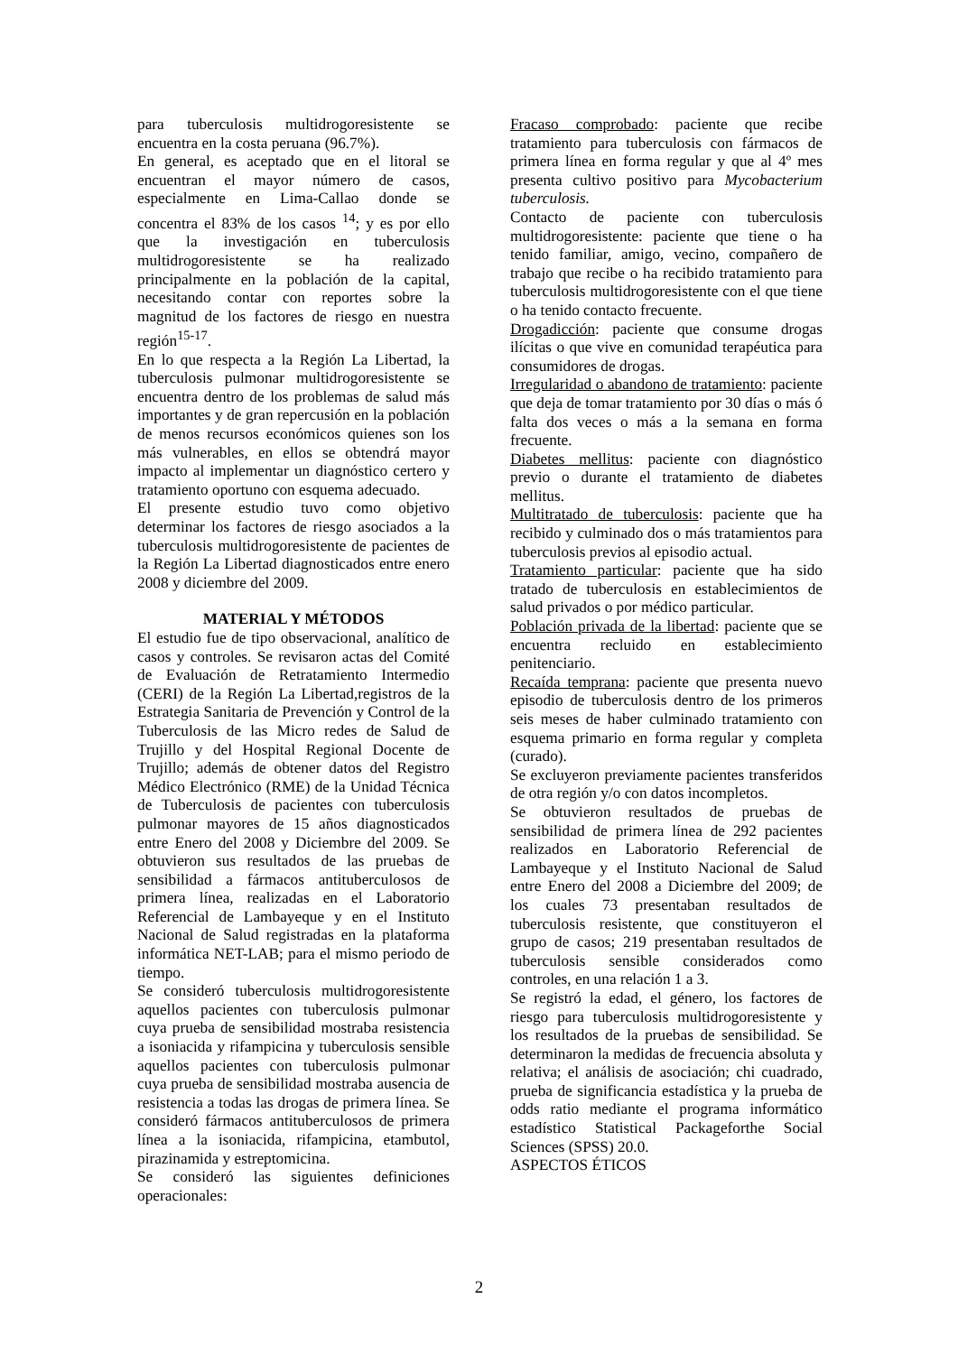para tuberculosis multidrogoresistente se encuentra en la costa peruana (96.7%).
En general, es aceptado que en el litoral se encuentran el mayor número de casos, especialmente en Lima-Callao donde se concentra el 83% de los casos <sup>14</sup>; y es por ello que la investigación en tuberculosis multidrogoresistente se ha realizado principalmente en la población de la capital, necesitando contar con reportes sobre la magnitud de los factores de riesgo en nuestra región<sup>15-17</sup>.
En lo que respecta a la Región La Libertad, la tuberculosis pulmonar multidrogoresistente se encuentra dentro de los problemas de salud más importantes y de gran repercusión en la población de menos recursos económicos quienes son los más vulnerables, en ellos se obtendrá mayor impacto al implementar un diagnóstico certero y tratamiento oportuno con esquema adecuado.
El presente estudio tuvo como objetivo determinar los factores de riesgo asociados a la tuberculosis multidrogoresistente de pacientes de la Región La Libertad diagnosticados entre enero 2008 y diciembre del 2009.
MATERIAL Y MÉTODOS
El estudio fue de tipo observacional, analítico de casos y controles. Se revisaron actas del Comité de Evaluación de Retratamiento Intermedio (CERI) de la Región La Libertad,registros de la Estrategia Sanitaria de Prevención y Control de la Tuberculosis de las Micro redes de Salud de Trujillo y del Hospital Regional Docente de Trujillo; además de obtener datos del Registro Médico Electrónico (RME) de la Unidad Técnica de Tuberculosis de pacientes con tuberculosis pulmonar mayores de 15 años diagnosticados entre Enero del 2008 y Diciembre del 2009. Se obtuvieron sus resultados de las pruebas de sensibilidad a fármacos antituberculosos de primera línea, realizadas en el Laboratorio Referencial de Lambayeque y en el Instituto Nacional de Salud registradas en la plataforma informática NET-LAB; para el mismo periodo de tiempo.
Se consideró tuberculosis multidrogoresistente aquellos pacientes con tuberculosis pulmonar cuya prueba de sensibilidad mostraba resistencia a isoniacida y rifampicina y tuberculosis sensible aquellos pacientes con tuberculosis pulmonar cuya prueba de sensibilidad mostraba ausencia de resistencia a todas las drogas de primera línea. Se consideró fármacos antituberculosos de primera línea a la isoniacida, rifampicina, etambutol, pirazinamida y estreptomicina.
Se consideró las siguientes definiciones operacionales:
Fracaso comprobado: paciente que recibe tratamiento para tuberculosis con fármacos de primera línea en forma regular y que al 4º mes presenta cultivo positivo para Mycobacterium tuberculosis.
Contacto de paciente con tuberculosis multidrogoresistente: paciente que tiene o ha tenido familiar, amigo, vecino, compañero de trabajo que recibe o ha recibido tratamiento para tuberculosis multidrogoresistente con el que tiene o ha tenido contacto frecuente.
Drogadicción: paciente que consume drogas ilícitas o que vive en comunidad terapéutica para consumidores de drogas.
Irregularidad o abandono de tratamiento: paciente que deja de tomar tratamiento por 30 días o más ó falta dos veces o más a la semana en forma frecuente.
Diabetes mellitus: paciente con diagnóstico previo o durante el tratamiento de diabetes mellitus.
Multitratado de tuberculosis: paciente que ha recibido y culminado dos o más tratamientos para tuberculosis previos al episodio actual.
Tratamiento particular: paciente que ha sido tratado de tuberculosis en establecimientos de salud privados o por médico particular.
Población privada de la libertad: paciente que se encuentra recluido en establecimiento penitenciario.
Recaída temprana: paciente que presenta nuevo episodio de tuberculosis dentro de los primeros seis meses de haber culminado tratamiento con esquema primario en forma regular y completa (curado).
Se excluyeron previamente pacientes transferidos de otra región y/o con datos incompletos.
Se obtuvieron resultados de pruebas de sensibilidad de primera línea de 292 pacientes realizados en Laboratorio Referencial de Lambayeque y el Instituto Nacional de Salud entre Enero del 2008 a Diciembre del 2009; de los cuales 73 presentaban resultados de tuberculosis resistente, que constituyeron el grupo de casos; 219 presentaban resultados de tuberculosis sensible considerados como controles, en una relación 1 a 3.
Se registró la edad, el género, los factores de riesgo para tuberculosis multidrogoresistente y los resultados de la pruebas de sensibilidad. Se determinaron la medidas de frecuencia absoluta y relativa; el análisis de asociación; chi cuadrado, prueba de significancia estadística y la prueba de odds ratio mediante el programa informático estadístico Statistical Packageforthe Social Sciences (SPSS) 20.0.
ASPECTOS ÉTICOS
2